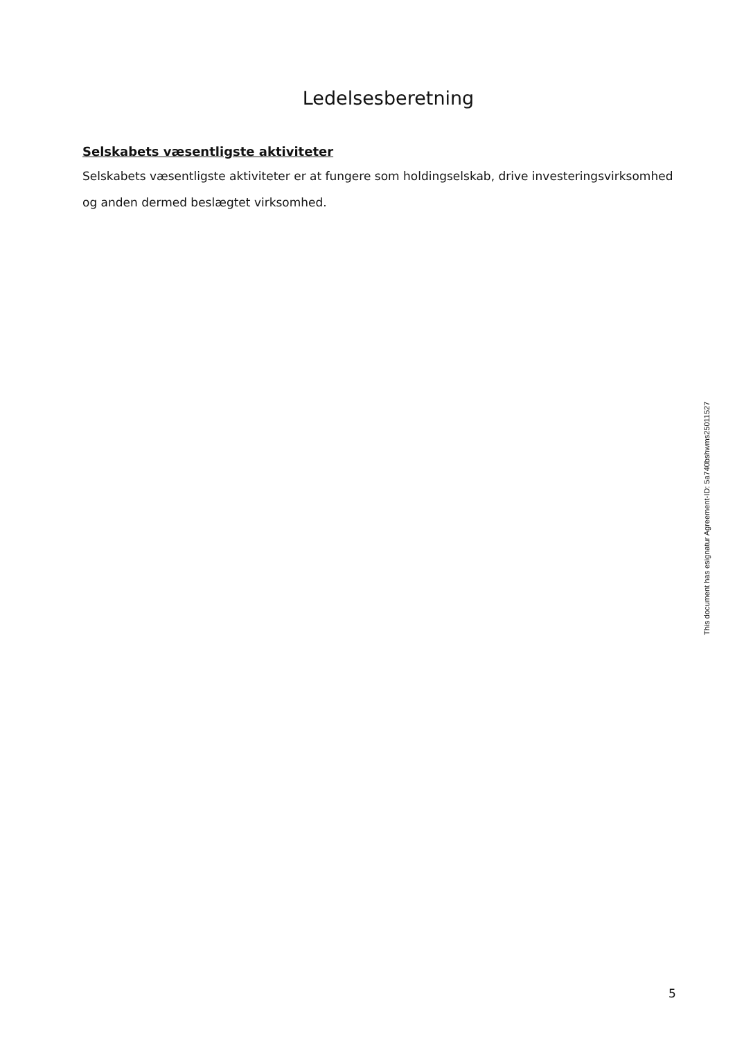Ledelsesberetning
Selskabets væsentligste aktiviteter
Selskabets væsentligste aktiviteter er at fungere som holdingselskab, drive investeringsvirksomhed og anden dermed beslægtet virksomhed.
This document has esignatur Agreement-ID: 5a740bshwms25011527
5